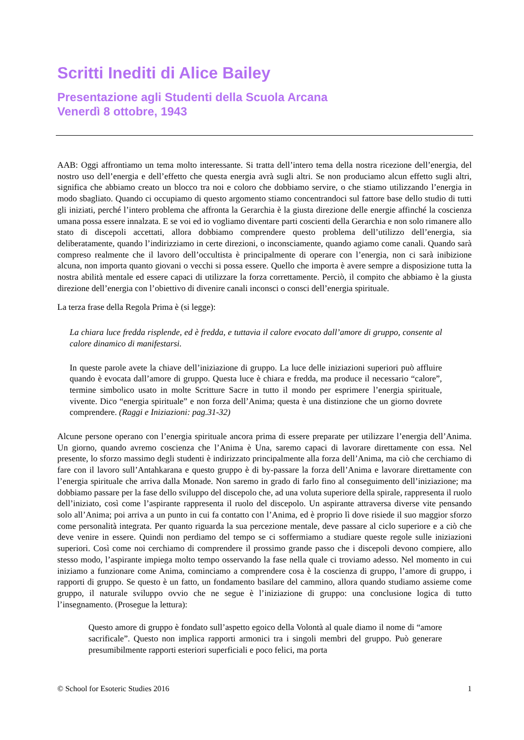Scritti Inediti di Alice Bailey
Presentazione agli Studenti della Scuola Arcana
Venerdì 8 ottobre, 1943
AAB: Oggi affrontiamo un tema molto interessante. Si tratta dell’intero tema della nostra ricezione dell’energia, del nostro uso dell’energia e dell’effetto che questa energia avrà sugli altri. Se non produciamo alcun effetto sugli altri, significa che abbiamo creato un blocco tra noi e coloro che dobbiamo servire, o che stiamo utilizzando l’energia in modo sbagliato. Quando ci occupiamo di questo argomento stiamo concentrandoci sul fattore base dello studio di tutti gli iniziati, perché l’intero problema che affronta la Gerarchia è la giusta direzione delle energie affinché la coscienza umana possa essere innalzata. E se voi ed io vogliamo diventare parti coscienti della Gerarchia e non solo rimanere allo stato di discepoli accettati, allora dobbiamo comprendere questo problema dell’utilizzo dell’energia, sia deliberatamente, quando l’indirizziamo in certe direzioni, o inconsciamente, quando agiamo come canali. Quando sarà compreso realmente che il lavoro dell’occultista è principalmente di operare con l’energia, non ci sarà inibizione alcuna, non importa quanto giovani o vecchi si possa essere. Quello che importa è avere sempre a disposizione tutta la nostra abilità mentale ed essere capaci di utilizzare la forza correttamente. Perciò, il compito che abbiamo è la giusta direzione dell’energia con l’obiettivo di divenire canali inconsci o consci dell’energia spirituale.
La terza frase della Regola Prima è (si legge):
La chiara luce fredda risplende, ed è fredda, e tuttavia il calore evocato dall’amore di gruppo, consente al calore dinamico di manifestarsi.
In queste parole avete la chiave dell’iniziazione di gruppo. La luce delle iniziazioni superiori può affluire quando è evocata dall’amore di gruppo. Questa luce è chiara e fredda, ma produce il necessario “calore”, termine simbolico usato in molte Scritture Sacre in tutto il mondo per esprimere l’energia spirituale, vivente. Dico “energia spirituale” e non forza dell’Anima; questa è una distinzione che un giorno dovrete comprendere. (Raggi e Iniziazioni: pag.31-32)
Alcune persone operano con l’energia spirituale ancora prima di essere preparate per utilizzare l’energia dell’Anima. Un giorno, quando avremo coscienza che l’Anima è Una, saremo capaci di lavorare direttamente con essa. Nel presente, lo sforzo massimo degli studenti è indirizzato principalmente alla forza dell’Anima, ma ciò che cerchiamo di fare con il lavoro sull’Antahkarana e questo gruppo è di by-passare la forza dell’Anima e lavorare direttamente con l’energia spirituale che arriva dalla Monade. Non saremo in grado di farlo fino al conseguimento dell’iniziazione; ma dobbiamo passare per la fase dello sviluppo del discepolo che, ad una voluta superiore della spirale, rappresenta il ruolo dell’iniziato, così come l’aspirante rappresenta il ruolo del discepolo. Un aspirante attraversa diverse vite pensando solo all’Anima; poi arriva a un punto in cui fa contatto con l’Anima, ed è proprio lì dove risiede il suo maggior sforzo come personalità integrata. Per quanto riguarda la sua percezione mentale, deve passare al ciclo superiore e a ciò che deve venire in essere. Quindi non perdiamo del tempo se ci soffermiamo a studiare queste regole sulle iniziazioni superiori. Così come noi cerchiamo di comprendere il prossimo grande passo che i discepoli devono compiere, allo stesso modo, l’aspirante impiega molto tempo osservando la fase nella quale ci troviamo adesso. Nel momento in cui iniziamo a funzionare come Anima, cominciamo a comprendere cosa è la coscienza di gruppo, l’amore di gruppo, i rapporti di gruppo. Se questo è un fatto, un fondamento basilare del cammino, allora quando studiamo assieme come gruppo, il naturale sviluppo ovvio che ne segue è l’iniziazione di gruppo: una conclusione logica di tutto l’insegnamento. (Prosegue la lettura):
Questo amore di gruppo è fondato sull’aspetto egoico della Volontà al quale diamo il nome di “amore sacrificale”. Questo non implica rapporti armonici tra i singoli membri del gruppo. Può generare presumibilmente rapporti esteriori superficiali e poco felici, ma porta
© School for Esoteric Studies 2016 1